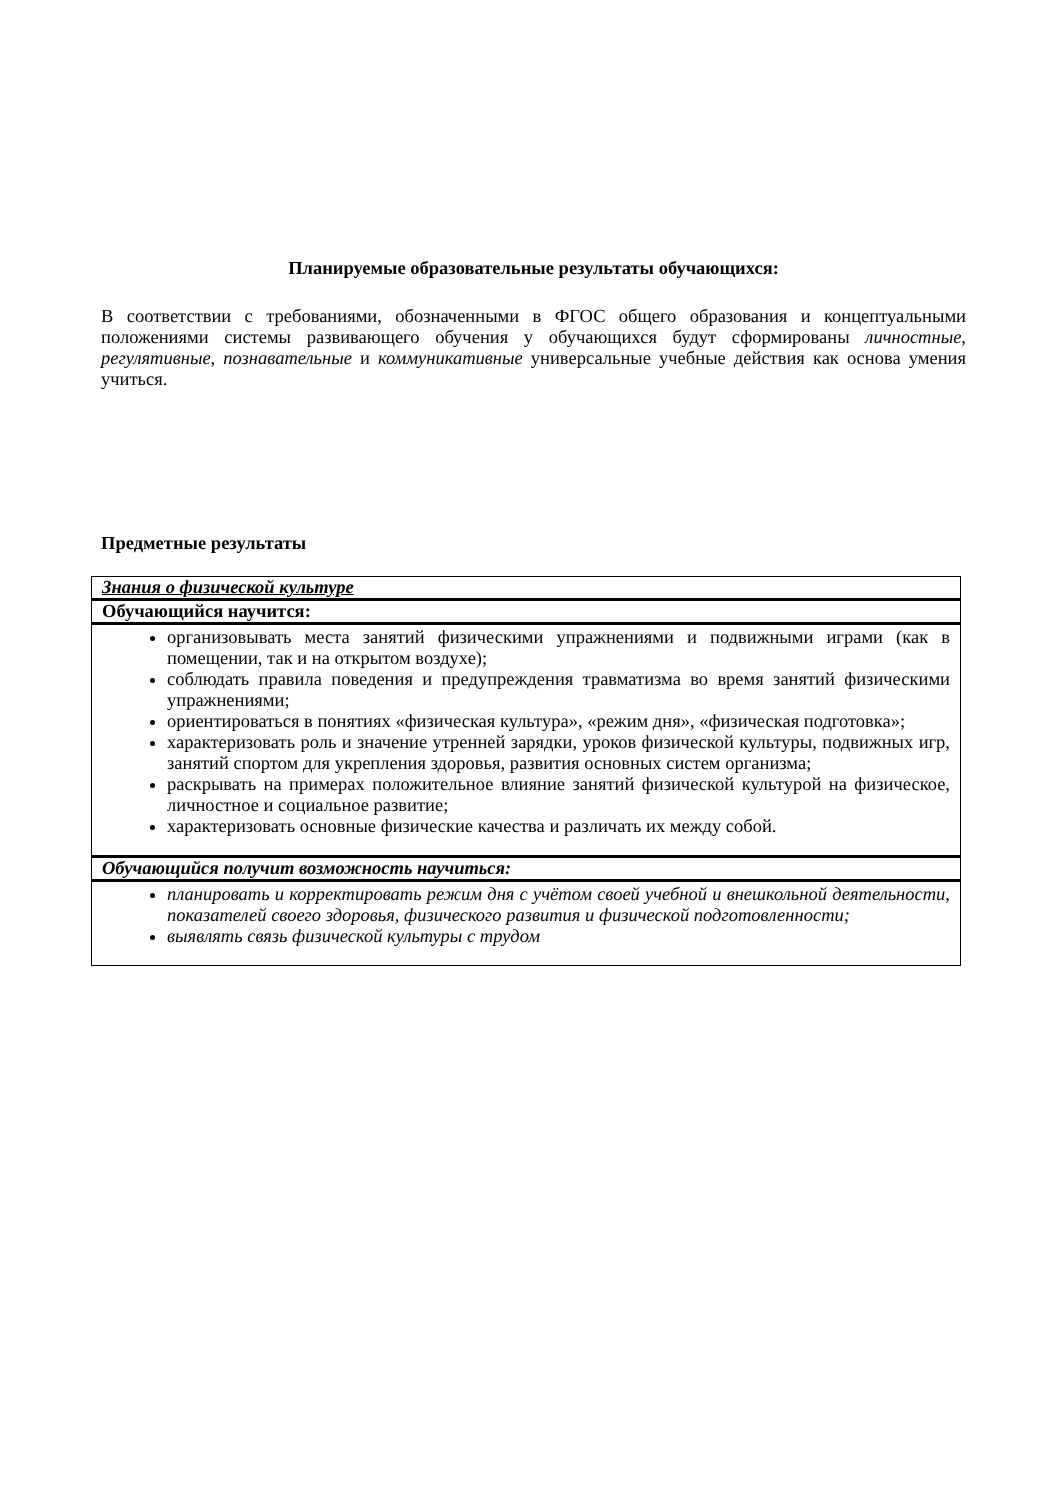Планируемые образовательные результаты обучающихся:
В соответствии с требованиями, обозначенными в ФГОС общего образования и концептуальными положениями системы развивающего обучения у обучающихся будут сформированы личностные, регулятивные, познавательные и коммуникативные универсальные учебные действия как основа умения учиться.
Предметные результаты
| Знания о физической культуре |
| Обучающийся научится: |
| организовывать места занятий физическими упражнениями и подвижными играми (как в помещении, так и на открытом воздухе); соблюдать правила поведения и предупреждения травматизма во время занятий физическими упражнениями; ориентироваться в понятиях «физическая культура», «режим дня», «физическая подготовка»; характеризовать роль и значение утренней зарядки, уроков физической культуры, подвижных игр, занятий спортом для укрепления здоровья, развития основных систем организма; раскрывать на примерах положительное влияние занятий физической культурой на физическое, личностное и социальное развитие; характеризовать основные физические качества и различать их между собой. |
| Обучающийся получит возможность научиться: |
| планировать и корректировать режим дня с учётом своей учебной и внешкольной деятельности, показателей своего здоровья, физического развития и физической подготовленности; выявлять связь физической культуры с трудом |